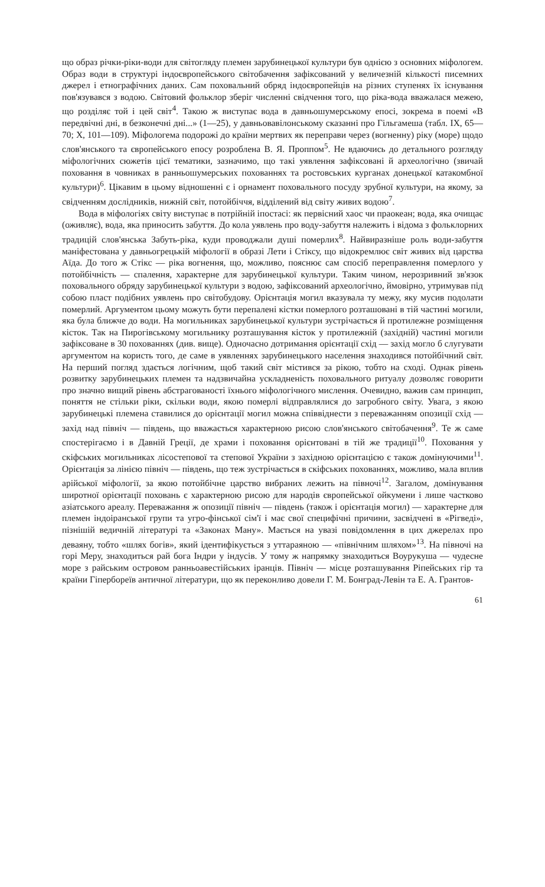що образ річки-ріки-води для світогляду племен зарубинецької культури був однією з основних міфологем. Образ води в структурі індоєвропейського світобачення зафіксований у величезній кількості писемних джерел і етнографічних даних. Сам поховальний обряд індоєвропейців на різних ступенях їх існування пов'язувався з водою. Світовий фольклор зберіг численні свідчення того, що ріка-вода вважалася межею, що розділяє той і цей світ<sup>4</sup>. Такою ж виступає вода в давньошумерському епосі, зокрема в поемі «В передвічні дні, в безконечні дні...» (1—25), у давньовавілонському сказанні про Гільгамеша (табл. IX, 65—70; X, 101—109). Міфологема подорожі до країни мертвих як переправи через (вогненну) ріку (море) щодо слов'янського та європейського епосу розроблена В. Я. Проппом<sup>5</sup>. Не вдаючись до детального розгляду міфологічних сюжетів цієї тематики, зазначимо, що такі уявлення зафіксовані й археологічно (звичай поховання в човниках в ранньошумерських похованнях та ростовських курганах донецької катакомбної культури)<sup>6</sup>. Цікавим в цьому відношенні є і орнамент поховального посуду зрубної культури, на якому, за свідченням дослідників, нижній світ, потойбіччя, відділений від світу живих водою<sup>7</sup>.
Вода в міфологіях світу виступає в потрійній іпостасі: як первісний хаос чи праокеан; вода, яка очищає (оживляє), вода, яка приносить забуття. До кола уявлень про воду-забуття належить і відома з фольклорних традицій слов'янська Забуть-ріка, куди проводжали душі померлих<sup>8</sup>. Найвиразніше роль води-забуття маніфестована у давньогрецькій міфології в образі Лети і Стіксу, що відокремлює світ живих від царства Аїда. До того ж Стікс — ріка вогнення, що, можливо, пояснює сам спосіб переправлення померлого у потойбічність — спалення, характерне для зарубинецької культури. Таким чином, нерозривний зв'язок поховального обряду зарубинецької культури з водою, зафіксований археологічно, ймовірно, утримував під собою пласт подібних уявлень про світобудову. Орієнтація могил вказувала ту межу, яку мусив подолати померлий. Аргументом цьому можуть бути перепалені кістки померлого розташовані в тій частині могили, яка була ближче до води. На могильниках зарубинецької культури зустрічається й протилежне розміщення кісток. Так на Пирогівському могильнику розташування кісток у протилежній (західній) частині могили зафіксоване в 30 похованнях (див. вище). Одночасно дотримання орієнтації схід — захід могло б слугувати аргументом на користь того, де саме в уявленнях зарубинецького населення знаходився потойбічний світ. На перший погляд здається логічним, щоб такий світ містився за рікою, тобто на сході. Однак рівень розвитку зарубинецьких племен та надзвичайна ускладненість поховального ритуалу дозволяє говорити про значно вищий рівень абстрагованості їхнього міфологічного мислення. Очевидно, важив сам принцип, поняття не стільки ріки, скільки води, якою померлі відправлялися до загробного світу. Увага, з якою зарубинецькі племена ставилися до орієнтації могил можна співвіднести з переважанням опозиції схід — захід над північ — південь, що вважається характерною рисою слов'янського світобачення<sup>9</sup>. Те ж саме спостерігаємо і в Давній Греції, де храми і поховання орієнтовані в тій же традиції<sup>10</sup>. Поховання у скіфських могильниках лісостепової та степової України з західною орієнтацією є також домінуючими<sup>11</sup>. Орієнтація за лінією північ — південь, що теж зустрічається в скіфських похованнях, можливо, мала вплив арійської міфології, за якою потойбічне царство вибраних лежить на півночі<sup>12</sup>. Загалом, домінування широтної орієнтації поховань є характерною рисою для народів європейської ойкумени і лише частково азіатського ареалу. Переважання ж опозиції північ — південь (також і орієнтація могил) — характерне для племен індоіранської групи та угро-фінської сім'ї і має свої специфічні причини, засвідчені в «Рігведі», пізнішій ведичній літературі та «Законах Ману». Мається на увазі повідомлення в цих джерелах про деваяну, тобто «шлях богів», який ідентифікується з уттараяною — «північним шляхом»<sup>13</sup>. На півночі на горі Меру, знаходиться рай бога Індри у індусів. У тому ж напрямку знаходиться Воурукуша — чудесне море з райським островом ранньоавестійських іранців. Північ — місце розташування Ріпейських гір та країни Гіпербореїв античної літератури, що як переконливо довели Г. М. Бонград-Левін та Е. А. Грантов-
61